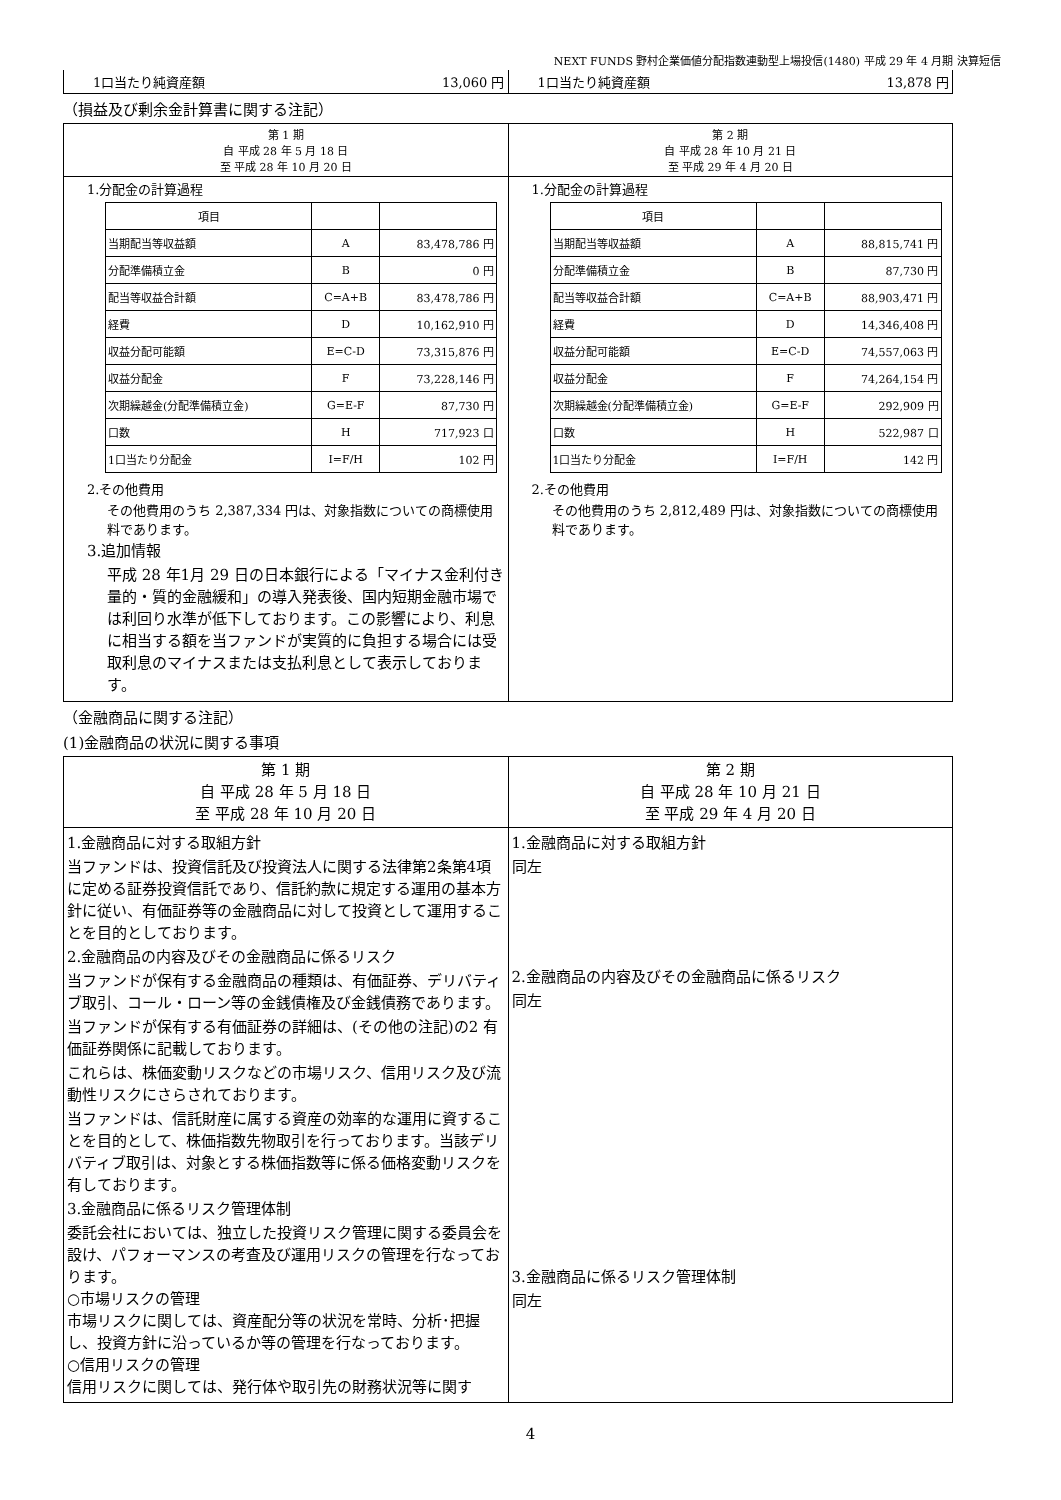NEXT FUNDS 野村企業価値分配指数連動型上場投信(1480) 平成 29 年 4 月期 決算短信
| 1口当たり純資産額 13,060 円 | 1口当たり純資産額 13,878 円 |
（損益及び剰余金計算書に関する注記）
| 第 1 期 自 平成 28 年 5 月 18 日 至 平成 28 年 10 月 20 日 | 第 2 期 自 平成 28 年 10 月 21 日 至 平成 29 年 4 月 20 日 |
| 1.分配金の計算過程 / 項目 / / / / 当期配当等収益額 / A / 83,478,786 円 / / 分配準備積立金 / B / 0 円 / / 配当等収益合計額 / C=A+B / 83,478,786 円 / / 経費 / D / 10,162,910 円 / / 収益分配可能額 / E=C-D / 73,315,876 円 / / 収益分配金 / F / 73,228,146 円 / / 次期繰越金(分配準備積立金) / G=E-F / 87,730 円 / / 口数 / H / 717,923 口 / / 1口当たり分配金 / I=F/H / 102 円 / 2.その他費用 その他費用のうち 2,387,334 円は、対象指数についての商標使用料であります。 3.追加情報 平成 28 年1月 29 日の日本銀行による「マイナス金利付き量的・質的金融緩和」の導入発表後、国内短期金融市場では利回り水準が低下しております。この影響により、利息に相当する額を当ファンドが実質的に負担する場合には受取利息のマイナスまたは支払利息として表示しております。 | 1.分配金の計算過程 / 項目 / / / / 当期配当等収益額 / A / 88,815,741 円 / / 分配準備積立金 / B / 87,730 円 / / 配当等収益合計額 / C=A+B / 88,903,471 円 / / 経費 / D / 14,346,408 円 / / 収益分配可能額 / E=C-D / 74,557,063 円 / / 収益分配金 / F / 74,264,154 円 / / 次期繰越金(分配準備積立金) / G=E-F / 292,909 円 / / 口数 / H / 522,987 口 / / 1口当たり分配金 / I=F/H / 142 円 / 2.その他費用 その他費用のうち 2,812,489 円は、対象指数についての商標使用料であります。 |
（金融商品に関する注記）
(1)金融商品の状況に関する事項
| 第 1 期 自 平成 28 年 5 月 18 日 至 平成 28 年 10 月 20 日 | 第 2 期 自 平成 28 年 10 月 21 日 至 平成 29 年 4 月 20 日 |
| 1.金融商品に対する取組方針 当ファンドは、投資信託及び投資法人に関する法律第2条第4項に定める証券投資信託であり、信託約款に規定する運用の基本方針に従い、有価証券等の金融商品に対して投資として運用することを目的としております。 2.金融商品の内容及びその金融商品に係るリスク 当ファンドが保有する金融商品の種類は、有価証券、デリバティブ取引、コール・ローン等の金銭債権及び金銭債務であります。 当ファンドが保有する有価証券の詳細は、(その他の注記)の2 有価証券関係に記載しております。 これらは、株価変動リスクなどの市場リスク、信用リスク及び流動性リスクにさらされております。 当ファンドは、信託財産に属する資産の効率的な運用に資することを目的として、株価指数先物取引を行っております。当該デリバティブ取引は、対象とする株価指数等に係る価格変動リスクを有しております。 3.金融商品に係るリスク管理体制 委託会社においては、独立した投資リスク管理に関する委員会を設け、パフォーマンスの考査及び運用リスクの管理を行なっております。 ○市場リスクの管理 市場リスクに関しては、資産配分等の状況を常時、分析･把握し、投資方針に沿っているか等の管理を行なっております。 ○信用リスクの管理 信用リスクに関しては、発行体や取引先の財務状況等に関す | 1.金融商品に対する取組方針 同左 2.金融商品の内容及びその金融商品に係るリスク 同左 3.金融商品に係るリスク管理体制 同左 |
4